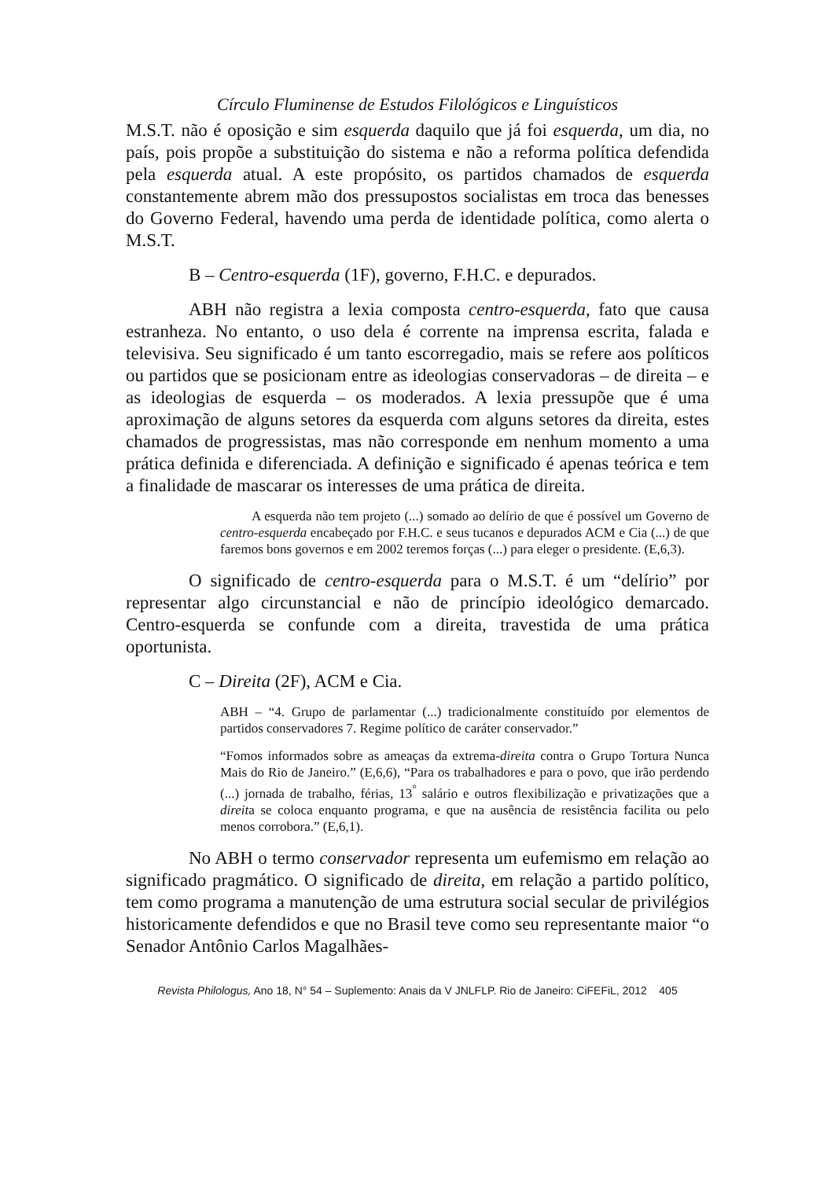Círculo Fluminense de Estudos Filológicos e Linguísticos
M.S.T. não é oposição e sim esquerda daquilo que já foi esquerda, um dia, no país, pois propõe a substituição do sistema e não a reforma política defendida pela esquerda atual. A este propósito, os partidos chamados de esquerda constantemente abrem mão dos pressupostos socialistas em troca das benesses do Governo Federal, havendo uma perda de identidade política, como alerta o M.S.T.
B – Centro-esquerda (1F), governo, F.H.C. e depurados.
ABH não registra a lexia composta centro-esquerda, fato que causa estranheza. No entanto, o uso dela é corrente na imprensa escrita, falada e televisiva. Seu significado é um tanto escorregadio, mais se refere aos políticos ou partidos que se posicionam entre as ideologias conservadoras – de direita – e as ideologias de esquerda – os moderados. A lexia pressupõe que é uma aproximação de alguns setores da esquerda com alguns setores da direita, estes chamados de progressistas, mas não corresponde em nenhum momento a uma prática definida e diferenciada. A definição e significado é apenas teórica e tem a finalidade de mascarar os interesses de uma prática de direita.
A esquerda não tem projeto (...) somado ao delírio de que é possível um Governo de centro-esquerda encabeçado por F.H.C. e seus tucanos e depurados ACM e Cia (...) de que faremos bons governos e em 2002 teremos forças (...) para eleger o presidente. (E,6,3).
O significado de centro-esquerda para o M.S.T. é um “delírio” por representar algo circunstancial e não de princípio ideológico demarcado. Centro-esquerda se confunde com a direita, travestida de uma prática oportunista.
C – Direita (2F), ACM e Cia.
ABH – “4. Grupo de parlamentar (...) tradicionalmente constituído por elementos de partidos conservadores 7. Regime político de caráter conservador.”
“Fomos informados sobre as ameaças da extrema-direita contra o Grupo Tortura Nunca Mais do Rio de Janeiro.” (E,6,6), “Para os trabalhadores e para o povo, que irão perdendo (...) jornada de trabalho, férias, 13<sup>°</sup> salário e outros flexibilização e privatizações que a direita se coloca enquanto programa, e que na ausência de resistência facilita ou pelo menos corrobora.” (E,6,1).
No ABH o termo conservador representa um eufemismo em relação ao significado pragmático. O significado de direita, em relação a partido político, tem como programa a manutenção de uma estrutura social secular de privilégios historicamente defendidos e que no Brasil teve como seu representante maior “o Senador Antônio Carlos Magalhães-
Revista Philologus, Ano 18, N° 54 – Suplemento: Anais da V JNLFLP. Rio de Janeiro: CiFEFiL, 2012 405